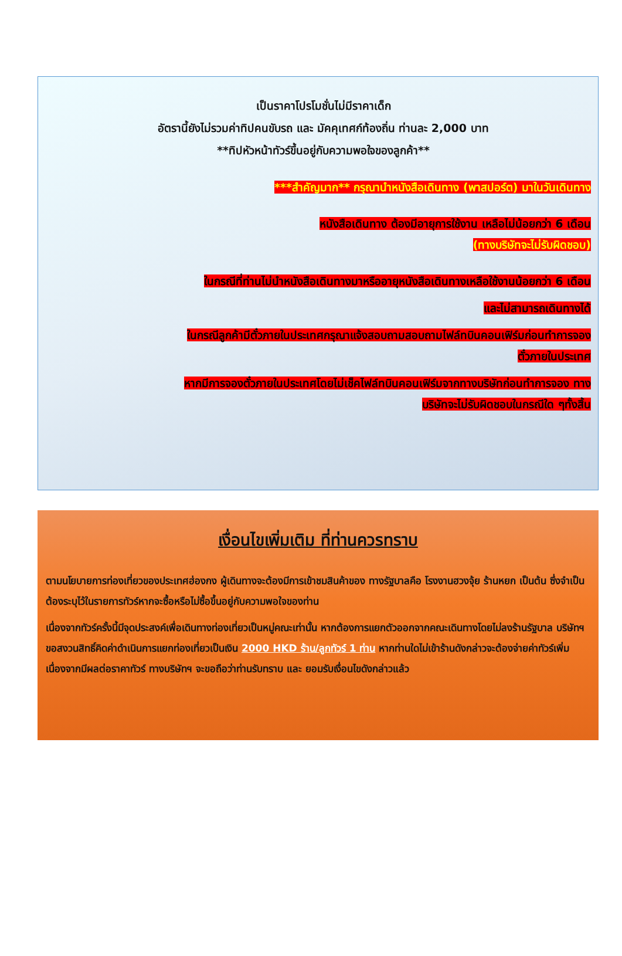เป็นราคาโปรโมชั่นไม่มีราคาเด็ก
อัตรานี้ยังไม่รวมค่าทิปคนขับรถ และ มัคคุเทศก์ท้องถิ่น ท่านละ 2,000 บาท
**ทิปหัวหน้าทัวร์ขึ้นอยู่กับความพอใจของลูกค้า**
***สำคัญมาก** กรุณานำหนังสือเดินทาง (พาสปอร์ต) มาในวันเดินทาง
หนังสือเดินทาง ต้องมีอายุการใช้งาน เหลือไม่น้อยกว่า 6 เดือน
(ทางบริษัทจะไม่รับผิดชอบ)
ในกรณีที่ท่านไม่นำหนังสือเดินทางมาหรืออายุหนังสือเดินทางเหลือใช้งานน้อยกว่า 6 เดือน
และไม่สามารถเดินทางได้
ในกรณีลูกค้ามีตั๋วภายในประเทศกรุณาแจ้งสอบถามสอบถามไฟล์ทบินคอนเฟิร์มก่อนทำการจอง
ตั๋วภายในประเทศ
หากมีการจองตั๋วภายในประเทศโดยไม่เช็คไฟล์ทบินคอนเฟิร์มจากทางบริษัทก่อนทำการจอง ทาง
บริษัทจะไม่รับผิดชอบในกรณีใด ๆทั้งสิ้น
เงื่อนไขเพิ่มเติม ที่ท่านควรทราบ
ตามนโยบายการท่องเที่ยวของประเทศฮ่องกง ผู้เดินทางจะต้องมีการเข้าชมสินค้าของ ทางรัฐบาลคือ โรงงานฮวงจุ้ย ร้านหยก เป็นต้น ซึ่งจำเป็นต้องระบุไว้ในรายการทัวร์หากจะซื้อหรือไม่ซื้อขึ้นอยู่กับความพอใจของท่าน
เนื่องจากทัวร์ครั้งนี้มีจุดประสงค์เพื่อเดินทางท่องเที่ยวเป็นหมู่คณะเท่านั้น หากต้องการแยกตัวออกจากคณะเดินทางโดยไม่ลงร้านรัฐบาล บริษัทฯ ขอสงวนสิทธิ์คิดค่าดำเนินการแยกท่องเที่ยวเป็นเงิน 2000 HKD ร้าน/ลูกทัวร์ 1 ท่าน หากท่านใดไม่เข้าร้านดังกล่าวจะต้องจ่ายค่าทัวร์เพิ่ม เนื่องจากมีผลต่อราคาทัวร์ ทางบริษัทฯ จะขอถือว่าท่านรับทราบ และ ยอมรับเงื่อนไขดังกล่าวแล้ว